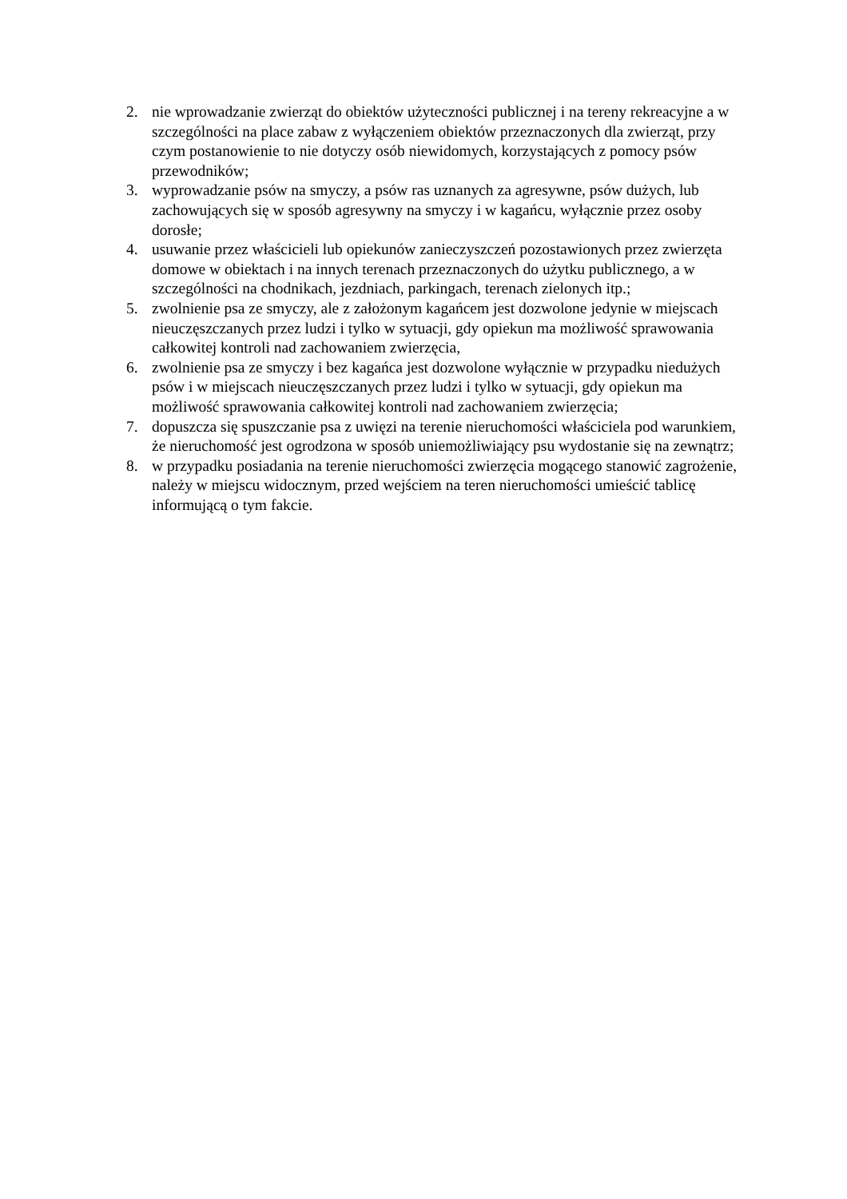2. nie wprowadzanie zwierząt do obiektów użyteczności publicznej i na tereny rekreacyjne a w szczególności na place zabaw z wyłączeniem obiektów przeznaczonych dla zwierząt, przy czym postanowienie to nie dotyczy osób niewidomych, korzystających z pomocy psów przewodników;
3. wyprowadzanie psów na smyczy, a psów ras uznanych za agresywne, psów dużych, lub zachowujących się w sposób agresywny na smyczy i w kagańcu, wyłącznie przez osoby dorosłe;
4. usuwanie przez właścicieli lub opiekunów zanieczyszczeń pozostawionych przez zwierzęta domowe w obiektach i na innych terenach przeznaczonych do użytku publicznego, a w szczególności na chodnikach, jezdniach, parkingach, terenach zielonych itp.;
5. zwolnienie psa ze smyczy, ale z założonym kagańcem jest dozwolone jedynie w miejscach nieuczęszczanych przez ludzi i tylko w sytuacji, gdy opiekun ma możliwość sprawowania całkowitej kontroli nad zachowaniem zwierzęcia,
6. zwolnienie psa ze smyczy i bez kagańca jest dozwolone wyłącznie w przypadku niedużych psów i w miejscach nieuczęszczanych przez ludzi i tylko w sytuacji, gdy opiekun ma możliwość sprawowania całkowitej kontroli nad zachowaniem zwierzęcia;
7. dopuszcza się spuszczanie psa z uwięzi na terenie nieruchomości właściciela pod warunkiem, że nieruchomość jest ogrodzona w sposób uniemożliwiający psu wydostanie się na zewnątrz;
8. w przypadku posiadania na terenie nieruchomości zwierzęcia mogącego stanowić zagrożenie, należy w miejscu widocznym, przed wejściem na teren nieruchomości umieścić tablicę informującą o tym fakcie.